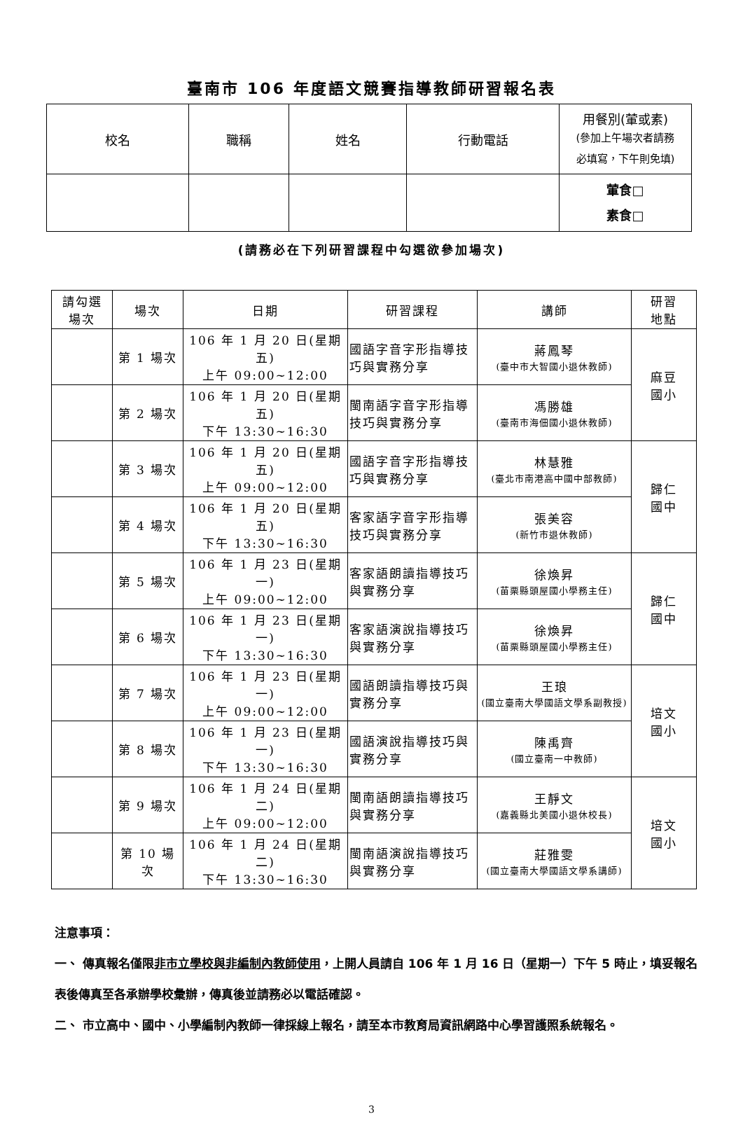臺南市 106 年度語文競賽指導教師研習報名表
| 校名 | 職稱 | 姓名 | 行動電話 | 用餐別(葷或素) (參加上午場次者請務 必填寫，下午則免填) |
| | | | | 葷食□ 素食□ |
(請務必在下列研習課程中勾選欲參加場次)
| 請勾選 場次 | 場次 | 日期 | 研習課程 | 講師 | 研習 地點 |
| --- | --- | --- | --- | --- | --- |
| | 第 1 場次 | 106 年 1 月 20 日(星期五) 上午 09:00~12:00 | 國語字音字形指導技巧與實務分享 | 蔣鳳琴 (臺中市大智國小退休教師) | 麻豆 國小 |
| | 第 2 場次 | 106 年 1 月 20 日(星期五) 下午 13:30~16:30 | 閩南語字音字形指導技巧與實務分享 | 馮勝雄 (臺南市海佃國小退休教師) | |
| | 第 3 場次 | 106 年 1 月 20 日(星期五) 上午 09:00~12:00 | 國語字音字形指導技巧與實務分享 | 林慧雅 (臺北市南港高中國中部教師) | 歸仁 國中 |
| | 第 4 場次 | 106 年 1 月 20 日(星期五) 下午 13:30~16:30 | 客家語字音字形指導技巧與實務分享 | 張美容 (新竹市退休教師) | |
| | 第 5 場次 | 106 年 1 月 23 日(星期一) 上午 09:00~12:00 | 客家語朗讀指導技巧與實務分享 | 徐煥昇 (苗栗縣頭屋國小學務主任) | 歸仁 國中 |
| | 第 6 場次 | 106 年 1 月 23 日(星期一) 下午 13:30~16:30 | 客家語演說指導技巧與實務分享 | 徐煥昇 (苗栗縣頭屋國小學務主任) | |
| | 第 7 場次 | 106 年 1 月 23 日(星期一) 上午 09:00~12:00 | 國語朗讀指導技巧與實務分享 | 王琅 (國立臺南大學國語文學系副教授) | 培文 國小 |
| | 第 8 場次 | 106 年 1 月 23 日(星期一) 下午 13:30~16:30 | 國語演說指導技巧與實務分享 | 陳禹齊 (國立臺南一中教師) | |
| | 第 9 場次 | 106 年 1 月 24 日(星期二) 上午 09:00~12:00 | 閩南語朗讀指導技巧與實務分享 | 王靜文 (嘉義縣北美國小退休校長) | 培文 國小 |
| | 第 10 場次 | 106 年 1 月 24 日(星期二) 下午 13:30~16:30 | 閩南語演說指導技巧與實務分享 | 莊雅雯 (國立臺南大學國語文學系講師) | |
注意事項：
一、 傳真報名僅限非市立學校與非編制內教師使用，上開人員請自 106 年 1 月 16 日（星期一）下午 5 時止，填妥報名表後傳真至各承辦學校彙辦，傳真後並請務必以電話確認。
二、 市立高中、國中、小學編制內教師一律採線上報名，請至本市教育局資訊網路中心學習護照系統報名。
3